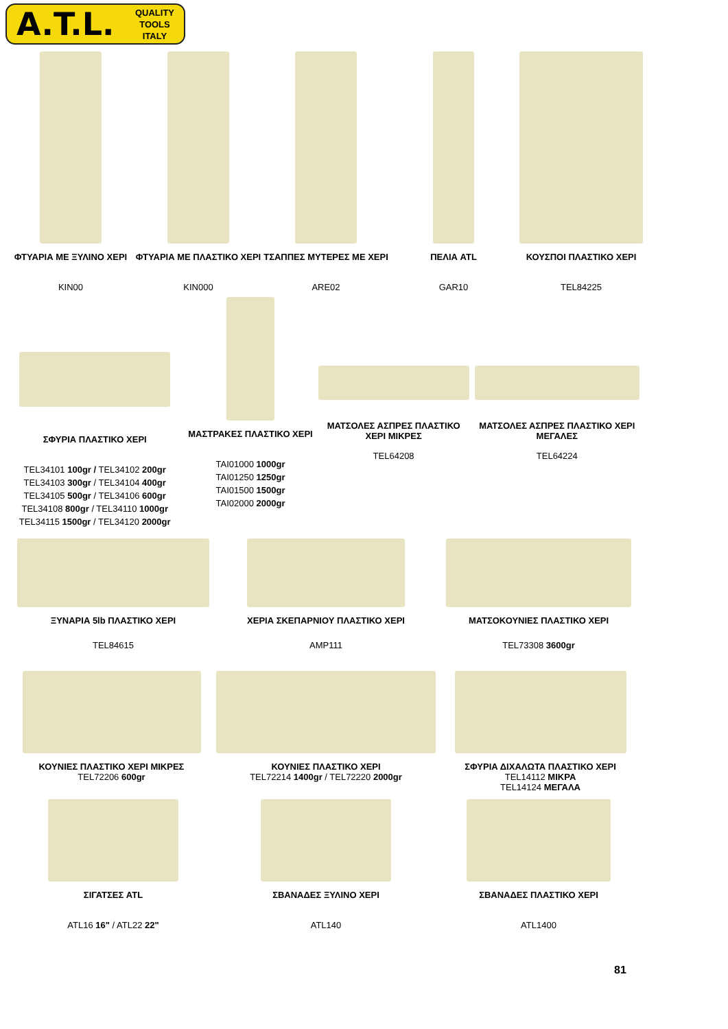A.T.L. QUALITY
TOOLS
ITALY
ΦΤΥΑΡΙΑ ΜΕ ΞΥΛΙΝΟ ΧΕΡΙ
KIN00
ΦΤΥΑΡΙΑ ΜΕ ΠΛΑΣΤΙΚΟ ΧΕΡΙ
KIN000
ΤΣΑΠΠΕΣ ΜΥΤΕΡΕΣ ΜΕ ΧΕΡΙ
ARE02
ΠΕΛΙΑ ATL
GAR10
ΚΟΥΣΠΟΙ ΠΛΑΣΤΙΚΟ ΧΕΡΙ
TEL84225
ΣΦΥΡΙΑ ΠΛΑΣΤΙΚΟ ΧΕΡΙ
TEL34101 100gr / TEL34102 200gr
TEL34103 300gr / TEL34104 400gr
TEL34105 500gr / TEL34106 600gr
TEL34108 800gr / TEL34110 1000gr
TEL34115 1500gr / TEL34120 2000gr
ΜΑΣΤΡΑΚΕΣ ΠΛΑΣΤΙΚΟ ΧΕΡΙ
TAI01000 1000gr
TAI01250 1250gr
TAI01500 1500gr
TAI02000 2000gr
ΜΑΤΣΟΛΕΣ ΑΣΠΡΕΣ ΠΛΑΣΤΙΚΟ ΧΕΡΙ ΜΙΚΡΕΣ
TEL64208
ΜΑΤΣΟΛΕΣ ΑΣΠΡΕΣ ΠΛΑΣΤΙΚΟ ΧΕΡΙ ΜΕΓΑΛΕΣ
TEL64224
ΞΥΝΑΡΙΑ 5lb ΠΛΑΣΤΙΚΟ ΧΕΡΙ
TEL84615
ΧΕΡΙΑ ΣΚΕΠΑΡΝΙΟΥ ΠΛΑΣΤΙΚΟ ΧΕΡΙ
AMP111
ΜΑΤΣΟΚΟΥΝΙΕΣ ΠΛΑΣΤΙΚΟ ΧΕΡΙ
TEL73308 3600gr
ΚΟΥΝΙΕΣ ΠΛΑΣΤΙΚΟ ΧΕΡΙ ΜΙΚΡΕΣ
TEL72206 600gr
ΚΟΥΝΙΕΣ ΠΛΑΣΤΙΚΟ ΧΕΡΙ
TEL72214 1400gr / TEL72220 2000gr
ΣΦΥΡΙΑ ΔΙΧΑΛΩΤΑ ΠΛΑΣΤΙΚΟ ΧΕΡΙ
TEL14112 ΜΙΚΡΑ
TEL14124 ΜΕΓΑΛΑ
ΣΙΓΑΤΣΕΣ ATL
ATL16 16" / ATL22 22"
ΣΒΑΝΑΔΕΣ ΞΥΛΙΝΟ ΧΕΡΙ
ATL140
ΣΒΑΝΑΔΕΣ ΠΛΑΣΤΙΚΟ ΧΕΡΙ
ATL1400
81